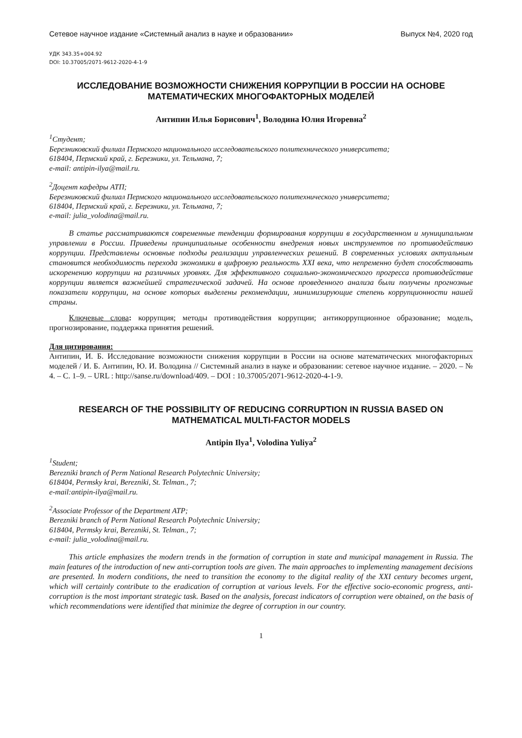Сетевое научное издание «Системный анализ в науке и образовании» Выпуск №4, 2020 год
УДК 343.35+004.92
DOI: 10.37005/2071-9612-2020-4-1-9
ИССЛЕДОВАНИЕ ВОЗМОЖНОСТИ СНИЖЕНИЯ КОРРУПЦИИ В РОССИИ НА ОСНОВЕ МАТЕМАТИЧЕСКИХ МНОГОФАКТОРНЫХ МОДЕЛЕЙ
Антипин Илья Борисович<sup>1</sup>, Володина Юлия Игоревна<sup>2</sup>
<sup>1</sup> Студент;
Березниковский филиал Пермского национального исследовательского политехнического университета;
618404, Пермский край, г. Березники, ул. Тельмана, 7;
e-mail: antipin-ilya@mail.ru.
<sup>2</sup> Доцент кафедры АТП;
Березниковский филиал Пермского национального исследовательского политехнического университета;
618404, Пермский край, г. Березники, ул. Тельмана, 7;
e-mail: julia_volodina@mail.ru.
В статье рассматриваются современные тенденции формирования коррупции в государственном и муниципальном управлении в России. Приведены принципиальные особенности внедрения новых инструментов по противодействию коррупции. Представлены основные подходы реализации управленческих решений. В современных условиях актуальным становится необходимость перехода экономики в цифровую реальность XXI века, что непременно будет способствовать искоренению коррупции на различных уровнях. Для эффективного социально-экономического прогресса противодействие коррупции является важнейшей стратегической задачей. На основе проведенного анализа были получены прогнозные показатели коррупции, на основе которых выделены рекомендации, минимизирующие степень коррупционности нашей страны.
Ключевые слова: коррупция; методы противодействия коррупции; антикоррупционное образование; модель, прогнозирование, поддержка принятия решений.
Для цитирования:
Антипин, И. Б. Исследование возможности снижения коррупции в России на основе математических многофакторных моделей / И. Б. Антипин, Ю. И. Володина // Системный анализ в науке и образовании: сетевое научное издание. – 2020. – № 4. – С. 1–9. – URL : http://sanse.ru/download/409. – DOI : 10.37005/2071-9612-2020-4-1-9.
RESEARCH OF THE POSSIBILITY OF REDUCING CORRUPTION IN RUSSIA BASED ON MATHEMATICAL MULTI-FACTOR MODELS
Antipin Ilya<sup>1</sup>, Volodina Yuliya<sup>2</sup>
<sup>1</sup> Student;
Berezniki branch of Perm National Research Polytechnic University;
618404, Permsky krai, Berezniki, St. Telman., 7;
e-mail:antipin-ilya@mail.ru.
<sup>2</sup> Associate Professor of the Department ATP;
Berezniki branch of Perm National Research Polytechnic University;
618404, Permsky krai, Berezniki, St. Telman., 7;
e-mail: julia_volodina@mail.ru.
This article emphasizes the modern trends in the formation of corruption in state and municipal management in Russia. The main features of the introduction of new anti-corruption tools are given. The main approaches to implementing management decisions are presented. In modern conditions, the need to transition the economy to the digital reality of the XXI century becomes urgent, which will certainly contribute to the eradication of corruption at various levels. For the effective socio-economic progress, anti-corruption is the most important strategic task. Based on the analysis, forecast indicators of corruption were obtained, on the basis of which recommendations were identified that minimize the degree of corruption in our country.
1